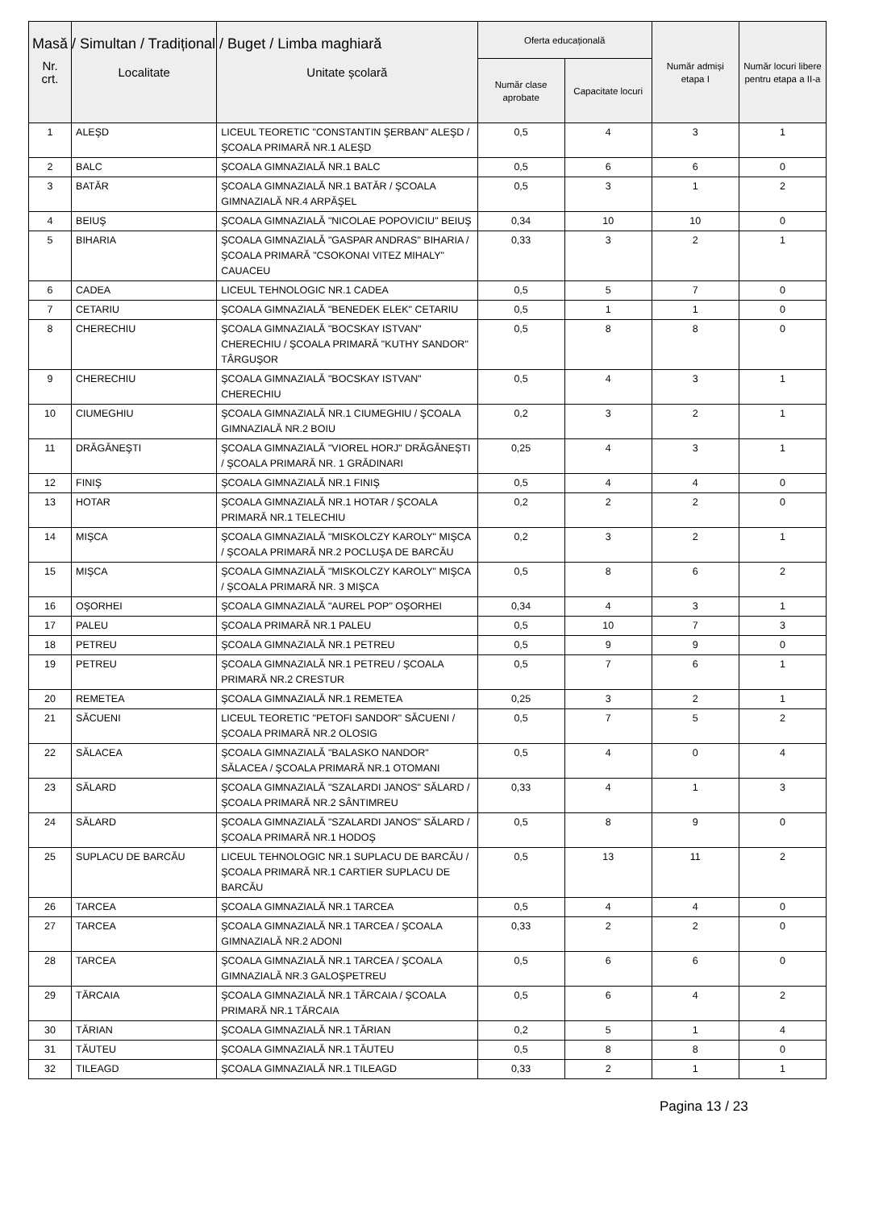Masă / Simultan / Tradițional / Buget / Limba maghiară
| Nr. crt. | Localitate | Unitate școlară | Oferta educațională | | Număr admiși etapa I | Număr locuri libere pentru etapa a II-a |
| --- | --- | --- | --- | --- | --- | --- |
| | | | Număr clase aprobate | Capacitate locuri | | |
| 1 | ALEŞD | LICEUL TEORETIC "CONSTANTIN ŞERBAN" ALEŞD / ŞCOALA PRIMARĂ NR.1 ALEŞD | 0,5 | 4 | 3 | 1 |
| 2 | BALC | ŞCOALA GIMNAZIALĂ NR.1 BALC | 0,5 | 6 | 6 | 0 |
| 3 | BATĂR | ŞCOALA GIMNAZIALĂ NR.1 BATĂR / ŞCOALA GIMNAZIALĂ NR.4 ARPĂŞEL | 0,5 | 3 | 1 | 2 |
| 4 | BEIUŞ | ŞCOALA GIMNAZIALĂ "NICOLAE POPOVICIU" BEIUŞ | 0,34 | 10 | 10 | 0 |
| 5 | BIHARIA | ŞCOALA GIMNAZIALĂ "GASPAR ANDRAS" BIHARIA / ŞCOALA PRIMARĂ "CSOKONAI VITEZ MIHALY" CAUACEU | 0,33 | 3 | 2 | 1 |
| 6 | CADEA | LICEUL TEHNOLOGIC NR.1 CADEA | 0,5 | 5 | 7 | 0 |
| 7 | CETARIU | ŞCOALA GIMNAZIALĂ "BENEDEK ELEK" CETARIU | 0,5 | 1 | 1 | 0 |
| 8 | CHERECHIU | ŞCOALA GIMNAZIALĂ "BOCSKAY ISTVAN" CHERECHIU / ŞCOALA PRIMARĂ "KUTHY SANDOR" TÂRGUŞOR | 0,5 | 8 | 8 | 0 |
| 9 | CHERECHIU | ŞCOALA GIMNAZIALĂ "BOCSKAY ISTVAN" CHERECHIU | 0,5 | 4 | 3 | 1 |
| 10 | CIUMEGHIU | ŞCOALA GIMNAZIALĂ NR.1 CIUMEGHIU / ŞCOALA GIMNAZIALĂ NR.2 BOIU | 0,2 | 3 | 2 | 1 |
| 11 | DRĂGĂNEŞTI | ŞCOALA GIMNAZIALĂ "VIOREL HORJ" DRĂGĂNEȘTI / ŞCOALA PRIMARĂ NR. 1 GRĂDINARI | 0,25 | 4 | 3 | 1 |
| 12 | FINIŞ | ŞCOALA GIMNAZIALĂ NR.1 FINIŞ | 0,5 | 4 | 4 | 0 |
| 13 | HOTAR | ŞCOALA GIMNAZIALĂ NR.1 HOTAR / ŞCOALA PRIMARĂ NR.1 TELECHIU | 0,2 | 2 | 2 | 0 |
| 14 | MIŞCA | ŞCOALA GIMNAZIALĂ "MISKOLCZY KAROLY" MIŞCA / ŞCOALA PRIMARĂ NR.2 POCLUŞA DE BARCĂU | 0,2 | 3 | 2 | 1 |
| 15 | MIŞCA | ŞCOALA GIMNAZIALĂ "MISKOLCZY KAROLY" MIŞCA / ŞCOALA PRIMARĂ NR. 3 MIŞCA | 0,5 | 8 | 6 | 2 |
| 16 | OŞORHEI | ŞCOALA GIMNAZIALĂ "AUREL POP" OŞORHEI | 0,34 | 4 | 3 | 1 |
| 17 | PALEU | ŞCOALA PRIMARĂ NR.1 PALEU | 0,5 | 10 | 7 | 3 |
| 18 | PETREU | ŞCOALA GIMNAZIALĂ NR.1 PETREU | 0,5 | 9 | 9 | 0 |
| 19 | PETREU | ŞCOALA GIMNAZIALĂ NR.1 PETREU / ŞCOALA PRIMARĂ NR.2 CRESTUR | 0,5 | 7 | 6 | 1 |
| 20 | REMETEA | ŞCOALA GIMNAZIALĂ NR.1 REMETEA | 0,25 | 3 | 2 | 1 |
| 21 | SĂCUENI | LICEUL TEORETIC "PETOFI SANDOR" SĂCUENI / ŞCOALA PRIMARĂ NR.2 OLOSIG | 0,5 | 7 | 5 | 2 |
| 22 | SĂLACEA | ŞCOALA GIMNAZIALĂ "BALASKO NANDOR" SĂLACEA / ŞCOALA PRIMARĂ NR.1 OTOMANI | 0,5 | 4 | 0 | 4 |
| 23 | SĂLARD | ŞCOALA GIMNAZIALĂ "SZALARDI JANOS" SĂLARD / ŞCOALA PRIMARĂ NR.2 SÂNTIMREU | 0,33 | 4 | 1 | 3 |
| 24 | SĂLARD | ŞCOALA GIMNAZIALĂ "SZALARDI JANOS" SĂLARD / ŞCOALA PRIMARĂ NR.1 HODOŞ | 0,5 | 8 | 9 | 0 |
| 25 | SUPLACU DE BARCĂU | LICEUL TEHNOLOGIC NR.1 SUPLACU DE BARCĂU / ŞCOALA PRIMARĂ NR.1 CARTIER SUPLACU DE BARCĂU | 0,5 | 13 | 11 | 2 |
| 26 | TARCEA | ŞCOALA GIMNAZIALĂ NR.1 TARCEA | 0,5 | 4 | 4 | 0 |
| 27 | TARCEA | ŞCOALA GIMNAZIALĂ NR.1 TARCEA / ŞCOALA GIMNAZIALĂ NR.2 ADONI | 0,33 | 2 | 2 | 0 |
| 28 | TARCEA | ŞCOALA GIMNAZIALĂ NR.1 TARCEA / ŞCOALA GIMNAZIALĂ NR.3 GALOŞPETREU | 0,5 | 6 | 6 | 0 |
| 29 | TĂRCAIA | ŞCOALA GIMNAZIALĂ NR.1 TĂRCAIA / ŞCOALA PRIMARĂ NR.1 TĂRCAIA | 0,5 | 6 | 4 | 2 |
| 30 | TĂRIAN | ŞCOALA GIMNAZIALĂ NR.1 TĂRIAN | 0,2 | 5 | 1 | 4 |
| 31 | TĂUTEU | ŞCOALA GIMNAZIALĂ NR.1 TĂUTEU | 0,5 | 8 | 8 | 0 |
| 32 | TILEAGD | ŞCOALA GIMNAZIALĂ NR.1 TILEAGD | 0,33 | 2 | 1 | 1 |
Pagina 13 / 23